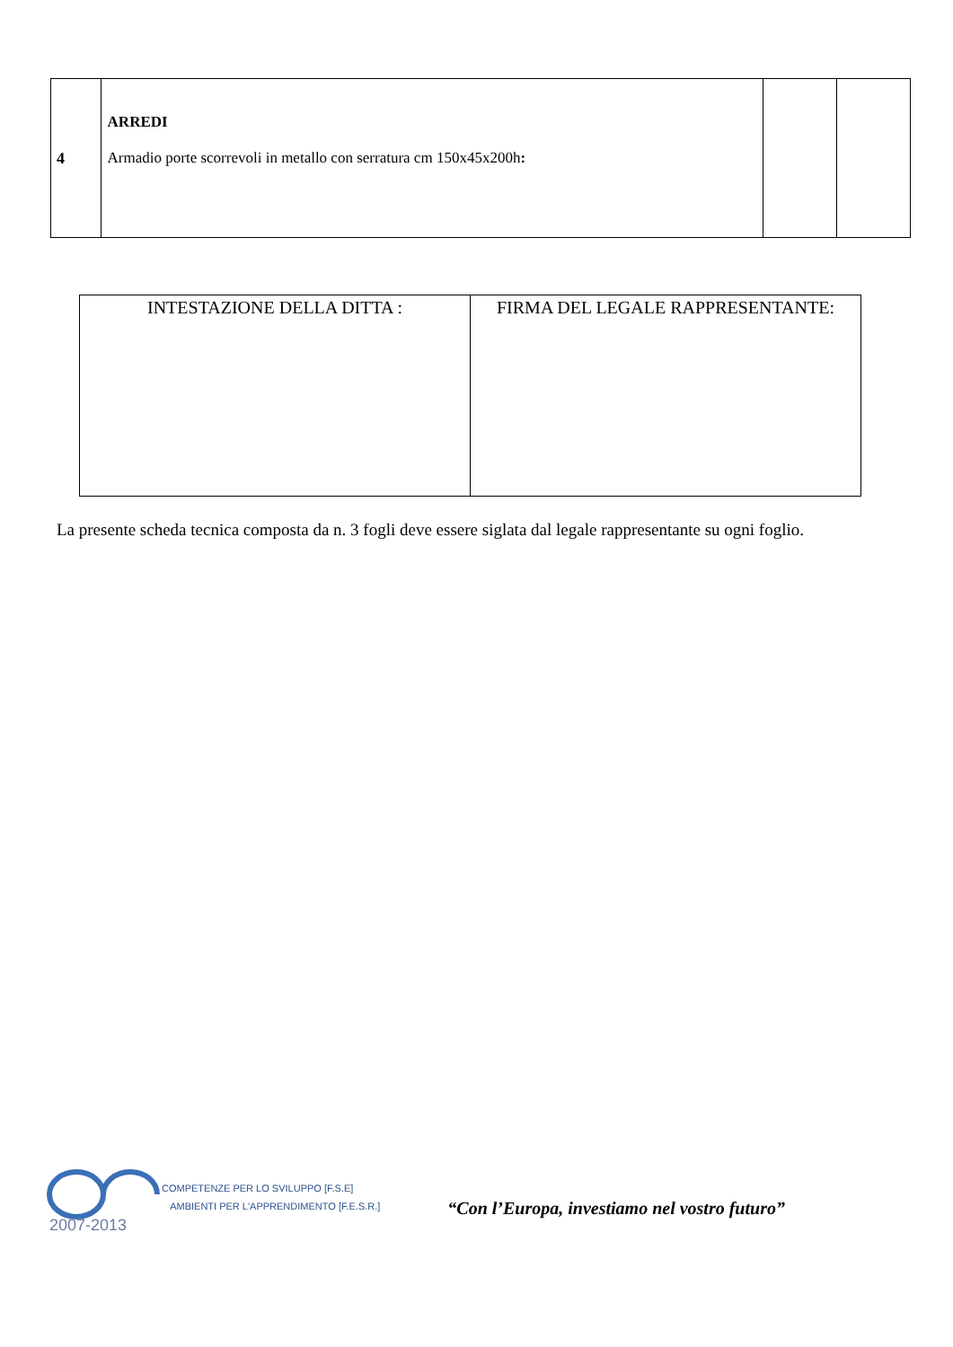| 4 | ARREDI Armadio porte scorrevoli in metallo con serratura cm 150x45x200h : | | |
| INTESTAZIONE DELLA DITTA : | FIRMA DEL LEGALE RAPPRESENTANTE: |
La presente scheda tecnica composta da n. 3 fogli deve essere siglata dal legale rappresentante su ogni foglio.
2007-2013
COMPETENZE PER LO SVILUPPO [F.S.E]
AMBIENTI PER L'APPRENDIMENTO [F.E.S.R.]
“Con l’Europa, investiamo nel vostro futuro”